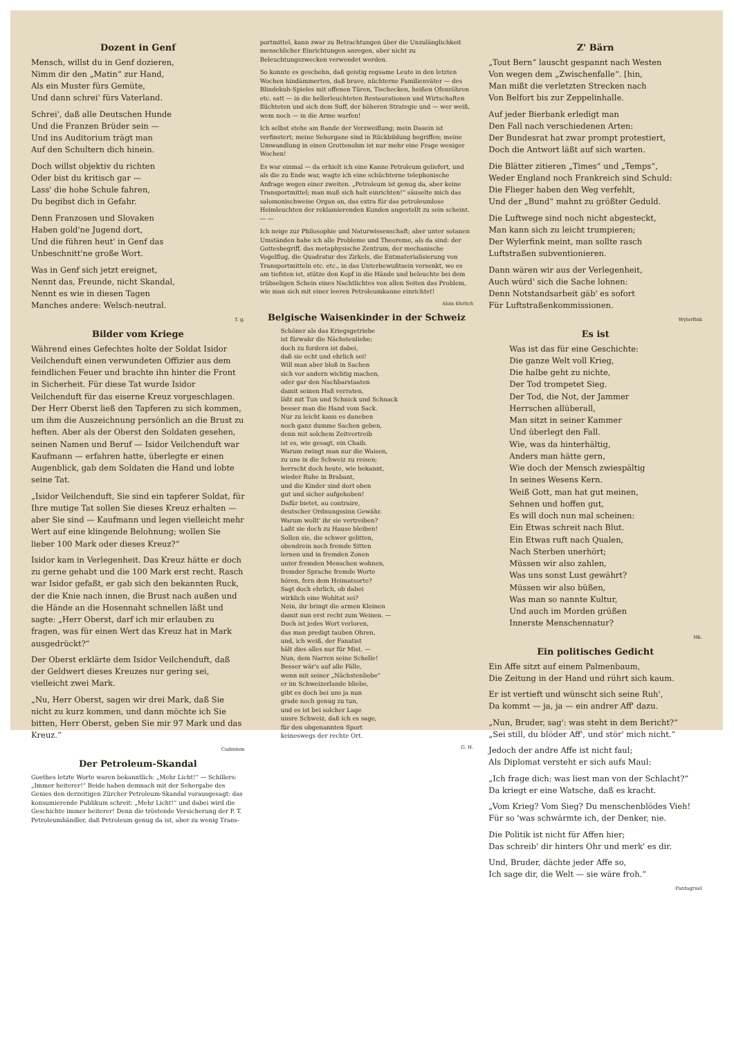Dozent in Genf
Mensch, willst du in Genf dozieren,
Nimm dir den „Matin“ zur Hand,
Als ein Muster fürs Gemüte,
Und dann schrei' fürs Vaterland.
Schrei', daß alle Deutschen Hunde
Und die Franzen Brüder sein —
Und ins Auditorium trägt man
Auf den Schultern dich hinein.
Doch willst objektiv du richten
Oder bist du kritisch gar —
Lass' die hohe Schule fahren,
Du begibst dich in Gefahr.
Denn Franzosen und Slovaken
Haben gold'ne Jugend dort,
Und die führen heut' in Genf das
Unbeschnitt'ne große Wort.
Was in Genf sich jetzt ereignet,
Nennt das, Freunde, nicht Skandal,
Nennt es wie in diesen Tagen
Manches andere: Welsch-neutral.
T. g.
Bilder vom Kriege
Während eines Gefechtes holte der Soldat Isidor Veilchenduft einen verwundeten Offizier aus dem feindlichen Feuer und brachte ihn hinter die Front in Sicherheit. Für diese Tat wurde Isidor Veilchenduft für das eiserne Kreuz vorgeschlagen. Der Herr Oberst ließ den Tapferen zu sich kommen, um ihm die Auszeichnung persönlich an die Brust zu heften. Aber als der Oberst den Soldaten gesehen, seinen Namen und Beruf — Isidor Veilchenduft war Kaufmann — erfahren hatte, überlegte er einen Augenblick, gab dem Soldaten die Hand und lobte seine Tat.
„Isidor Veilchenduft, Sie sind ein tapferer Soldat, für Ihre mutige Tat sollen Sie dieses Kreuz erhalten — aber Sie sind — Kaufmann und legen vielleicht mehr Wert auf eine klingende Belohnung; wollen Sie lieber 100 Mark oder dieses Kreuz?“
Isidor kam in Verlegenheit. Das Kreuz hätte er doch zu gerne gehabt und die 100 Mark erst recht. Rasch war Isidor gefaßt, er gab sich den bekannten Ruck, der die Knie nach innen, die Brust nach außen und die Hände an die Hosennaht schnellen läßt und sagte: „Herr Oberst, darf ich mir erlauben zu fragen, was für einen Wert das Kreuz hat in Mark ausgedrückt?“
Der Oberst erklärte dem Isidor Veilchenduft, daß der Geldwert dieses Kreuzes nur gering sei, vielleicht zwei Mark.
„Nu, Herr Oberst, sagen wir drei Mark, daß Sie nicht zu kurz kommen, und dann möchte ich Sie bitten, Herr Oberst, geben Sie mir 97 Mark und das Kreuz.“
Cadmium
Der Petroleum-Skandal
Goethes letzte Worte waren bekanntlich: „Mehr Licht!“ — Schillers: „Immer heiterer!“ Beide haben demnach mit der Sehergabe des Genies den derzeitigen Zürcher Petroleum-Skandal vorausgesagt: das konsumierende Publikum schreit: „Mehr Licht!“ und dabei wird die Geschichte immer heiterer! Denn die tröstende Versicherung der P. T. Petroleumhändler, daß Petroleum genug da ist, aber zu wenig Trans-
portmittel, kann zwar zu Betrachtungen über die Unzulänglichkeit menschlicher Einrichtungen anregen, aber nicht zu Beleuchtungszwecken verwendet werden.
So konnte es geschehn, daß geistig regsame Leute in den letzten Wochen hindämmerten, daß brave, nüchterne Familienväter — des Blindekuh-Spieles mit offenen Türen, Tischecken, heißen Ofenröhren etc. satt — in die hellerleuchteten Restaurationen und Wirtschaften flüchteten und sich dem Suff, der höheren Strategie und — wer weiß, wem noch — in die Arme warfen!
Ich selbst stehe am Rande der Verzweiflung; mein Dasein ist verfinstert; meine Sehorgane sind in Rückbildung begriffen; meine Umwandlung in einen Grottenohm ist nur mehr eine Frage weniger Wochen!
Es war einmal — da erhielt ich eine Kanne Petroleum geliefert, und als die zu Ende war, wagte ich eine schüchterne telephonische Anfrage wegen einer zweiten. „Petroleum ist genug da, aber keine Transportmittel; man muß sich halt einrichten!“ säuselte mich das salomonischweise Organ an, das extra für das petroleumlose Heimleuchten der reklamierenden Kunden angestellt zu sein scheint. — —
Ich neige zur Philosophie und Naturwissenschaft; aber unter sotanen Umständen habe ich alle Probleme und Theoreme, als da sind: der Gottesbegriff, das metaphysische Zentrum, der mechanische Vogelflug, die Quadratur des Zirkels, die Entmaterialisierung von Transportmitteln etc. etc., in das Unterbewußtsein versenkt, wo es am tiefsten ist, stütze den Kopf in die Hände und beleuchte bei dem trübseligen Schein eines Nachtlichtes von allen Seiten das Problem, wie man sich mit einer leeren Petroleumkanne einrichtet!
Alois Ehrlich
Belgische Waisenkinder in der Schweiz
Schöner als das Kriegsgetriebe
ist fürwahr die Nächstenliebe;
doch zu fordern ist dabei,
daß sie echt und ehrlich sei!
Will man aber bloß in Sachen
sich vor andern wichtig machen,
oder gar den Nachbarstaaten
damit seinen Haß verraten,
läßt mit Tun und Schnick und Schnack
besser man die Hand vom Sack.
Nur zu leicht kann es daneben
noch ganz dumme Sachen geben,
denn mit solchem Zeitvertreib
ist es, wie gesagt, ein Chaib.
Warum zwingt man nur die Waisen,
zu uns in die Schweiz zu reisen;
herrscht doch heute, wie bekannt,
wieder Ruhe in Brabant,
und die Kinder sind dort oben
gut und sicher aufgehoben!
Dafür bietet, au contraire,
deutscher Ordnungssinn Gewähr.
Warum wollt' ihr sie vertreiben?
Laßt sie doch zu Hause bleiben!
Sollen sie, die schwer gelitten,
obendrein noch fremde Sitten
lernen und in fremden Zonen
unter fremden Menschen wohnen,
fremder Sprache fremde Worte
hören, fern dem Heimatsorte?
Sagt doch ehrlich, ob dabei
wirklich eine Wohltat sei?
Nein, ihr bringt die armen Kleinen
damit nun erst recht zum Weinen. —
Doch ist jedes Wort verloren,
das man predigt tauben Ohren,
und, ich weiß, der Fanatist
hält dies alles nur für Mist. —
Nun, dem Narren seine Schelle!
Besser wär's auf alle Fälle,
wenn mit seiner „Nächstenliebe“
er im Schweizerlande bliebe,
gibt es doch bei uns ja nun
grade noch genug zu tun,
und es ist bei solcher Lage
unsre Schweiz, daß ich es sage,
für den obgenannten Sport
keineswegs der rechte Ort.
G. H.
Z' Bärn
„Tout Bern“ lauscht gespannt nach Westen
Von wegen dem „Zwischenfalle“. [hin,
Man mißt die verletzten Strecken nach
Von Belfort bis zur Zeppelinhalle.
Auf jeder Bierbank erledigt man
Den Fall nach verschiedenen Arten:
Der Bundesrat hat zwar prompt protestiert,
Doch die Antwort läßt auf sich warten.
Die Blätter zitieren „Times“ und „Temps“,
Weder England noch Frankreich sind Schuld:
Die Flieger haben den Weg verfehlt,
Und der „Bund“ mahnt zu größter Geduld.
Die Luftwege sind noch nicht abgesteckt,
Man kann sich zu leicht trumpieren;
Der Wylerfink meint, man sollte rasch
Luftstraßen subventionieren.
Dann wären wir aus der Verlegenheit,
Auch würd' sich die Sache lohnen:
Denn Notstandsarbeit gäb' es sofort
Für Luftstraßenkommissionen.
Wylerfink
Es ist
Was ist das für eine Geschichte:
Die ganze Welt voll Krieg,
Die halbe geht zu nichte,
Der Tod trompetet Sieg.
Der Tod, die Not, der Jammer
Herrschen allüberall,
Man sitzt in seiner Kammer
Und überlegt den Fall.
Wie, was da hinterhältig,
Anders man hätte gern,
Wie doch der Mensch zwiespältig
In seines Wesens Kern.
Weiß Gott, man hat gut meinen,
Sehnen und hoffen gut,
Es will doch nun mal scheinen:
Ein Etwas schreit nach Blut.
Ein Etwas ruft nach Qualen,
Nach Sterben unerhört;
Müssen wir also zahlen,
Was uns sonst Lust gewährt?
Müssen wir also büßen,
Was man so nannte Kultur,
Und auch im Morden grüßen
Innerste Menschennatur?
Hk.
Ein politisches Gedicht
Ein Affe sitzt auf einem Palmenbaum,
Die Zeitung in der Hand und rührt sich kaum.
Er ist vertieft und wünscht sich seine Ruh',
Da kommt — ja, ja — ein andrer Aff' dazu.
„Nun, Bruder, sag': was steht in dem Bericht?“
„Sei still, du blöder Aff', und stör' mich nicht.“
Jedoch der andre Affe ist nicht faul;
Als Diplomat versteht er sich aufs Maul:
„Ich frage dich: was liest man von der Schlacht?“
Da kriegt er eine Watsche, daß es kracht.
„Vom Krieg? Vom Sieg? Du menschenblödes Vieh!
Für so 'was schwärmte ich, der Denker, nie.
Die Politik ist nicht für Affen hier;
Das schreib' dir hinters Ohr und merk' es dir.
Und, Bruder, dächte jeder Affe so,
Ich sage dir, die Welt — sie wäre froh.“
Pantagruel